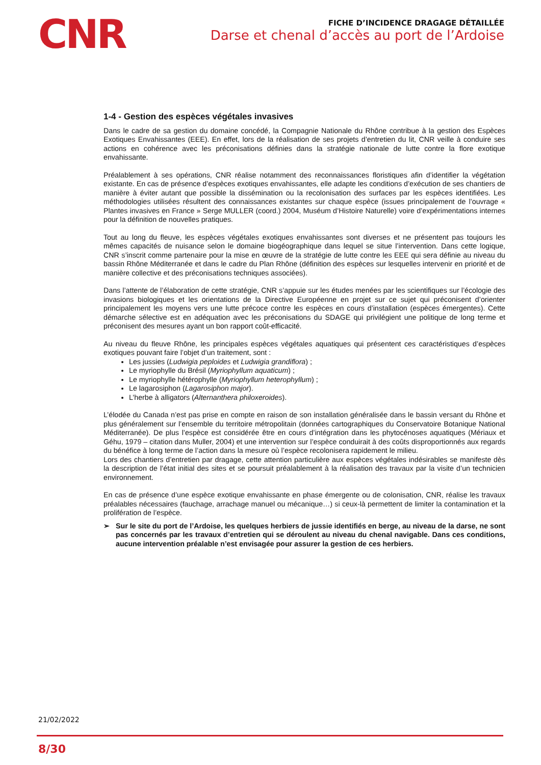CNR
FICHE D’INCIDENCE DRAGAGE DÉTAILLÉE
Darse et chenal d’accès au port de l’Ardoise
1-4 - Gestion des espèces végétales invasives
Dans le cadre de sa gestion du domaine concédé, la Compagnie Nationale du Rhône contribue à la gestion des Espèces Exotiques Envahissantes (EEE). En effet, lors de la réalisation de ses projets d’entretien du lit, CNR veille à conduire ses actions en cohérence avec les préconisations définies dans la stratégie nationale de lutte contre la flore exotique envahissante.
Préalablement à ses opérations, CNR réalise notamment des reconnaissances floristiques afin d’identifier la végétation existante. En cas de présence d’espèces exotiques envahissantes, elle adapte les conditions d’exécution de ses chantiers de manière à éviter autant que possible la dissémination ou la recolonisation des surfaces par les espèces identifiées. Les méthodologies utilisées résultent des connaissances existantes sur chaque espèce (issues principalement de l’ouvrage « Plantes invasives en France » Serge MULLER (coord.) 2004, Muséum d’Histoire Naturelle) voire d’expérimentations internes pour la définition de nouvelles pratiques.
Tout au long du fleuve, les espèces végétales exotiques envahissantes sont diverses et ne présentent pas toujours les mêmes capacités de nuisance selon le domaine biogéographique dans lequel se situe l’intervention. Dans cette logique, CNR s’inscrit comme partenaire pour la mise en œuvre de la stratégie de lutte contre les EEE qui sera définie au niveau du bassin Rhône Méditerranée et dans le cadre du Plan Rhône (définition des espèces sur lesquelles intervenir en priorité et de manière collective et des préconisations techniques associées).
Dans l’attente de l’élaboration de cette stratégie, CNR s’appuie sur les études menées par les scientifiques sur l’écologie des invasions biologiques et les orientations de la Directive Européenne en projet sur ce sujet qui préconisent d’orienter principalement les moyens vers une lutte précoce contre les espèces en cours d’installation (espèces émergentes). Cette démarche sélective est en adéquation avec les préconisations du SDAGE qui privilégient une politique de long terme et préconisent des mesures ayant un bon rapport coût-efficacité.
Au niveau du fleuve Rhône, les principales espèces végétales aquatiques qui présentent ces caractéristiques d’espèces exotiques pouvant faire l’objet d’un traitement, sont :
Les jussies (Ludwigia peploides et Ludwigia grandiflora) ;
Le myriophylle du Brésil (Myriophyllum aquaticum) ;
Le myriophylle hétérophylle (Myriophyllum heterophyllum) ;
Le lagarosiphon (Lagarosiphon major).
L’herbe à alligators (Alternanthera philoxeroides).
L’élodée du Canada n’est pas prise en compte en raison de son installation généralisée dans le bassin versant du Rhône et plus généralement sur l’ensemble du territoire métropolitain (données cartographiques du Conservatoire Botanique National Méditerranée). De plus l’espèce est considérée être en cours d’intégration dans les phytocénoses aquatiques (Mériaux et Géhu, 1979 – citation dans Muller, 2004) et une intervention sur l’espèce conduirait à des coûts disproportionnés aux regards du bénéfice à long terme de l’action dans la mesure où l’espèce recolonisera rapidement le milieu.
Lors des chantiers d’entretien par dragage, cette attention particulière aux espèces végétales indésirables se manifeste dès la description de l’état initial des sites et se poursuit préalablement à la réalisation des travaux par la visite d’un technicien environnement.
En cas de présence d’une espèce exotique envahissante en phase émergente ou de colonisation, CNR, réalise les travaux préalables nécessaires (fauchage, arrachage manuel ou mécanique…) si ceux-là permettent de limiter la contamination et la prolifération de l’espèce.
➢ Sur le site du port de l’Ardoise, les quelques herbiers de jussie identifiés en berge, au niveau de la darse, ne sont pas concernés par les travaux d’entretien qui se déroulent au niveau du chenal navigable. Dans ces conditions, aucune intervention préalable n’est envisagée pour assurer la gestion de ces herbiers.
21/02/2022
8/30